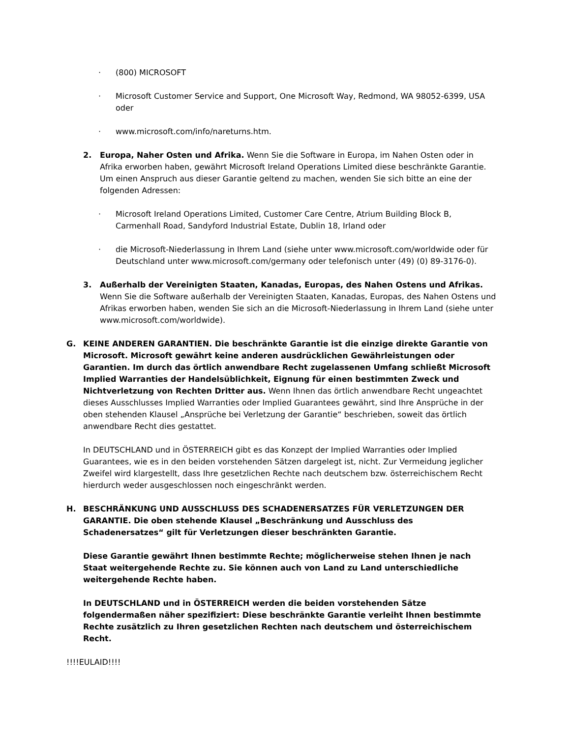· (800) MICROSOFT
· Microsoft Customer Service and Support, One Microsoft Way, Redmond, WA 98052-6399, USA oder
· www.microsoft.com/info/nareturns.htm.
2. Europa, Naher Osten und Afrika. Wenn Sie die Software in Europa, im Nahen Osten oder in Afrika erworben haben, gewährt Microsoft Ireland Operations Limited diese beschränkte Garantie. Um einen Anspruch aus dieser Garantie geltend zu machen, wenden Sie sich bitte an eine der folgenden Adressen:
· Microsoft Ireland Operations Limited, Customer Care Centre, Atrium Building Block B, Carmenhall Road, Sandyford Industrial Estate, Dublin 18, Irland oder
· die Microsoft-Niederlassung in Ihrem Land (siehe unter www.microsoft.com/worldwide oder für Deutschland unter www.microsoft.com/germany oder telefonisch unter (49) (0) 89-3176-0).
3. Außerhalb der Vereinigten Staaten, Kanadas, Europas, des Nahen Ostens und Afrikas. Wenn Sie die Software außerhalb der Vereinigten Staaten, Kanadas, Europas, des Nahen Ostens und Afrikas erworben haben, wenden Sie sich an die Microsoft-Niederlassung in Ihrem Land (siehe unter www.microsoft.com/worldwide).
G. KEINE ANDEREN GARANTIEN. Die beschränkte Garantie ist die einzige direkte Garantie von Microsoft. Microsoft gewährt keine anderen ausdrücklichen Gewährleistungen oder Garantien. Im durch das örtlich anwendbare Recht zugelassenen Umfang schließt Microsoft Implied Warranties der Handelsüblichkeit, Eignung für einen bestimmten Zweck und Nichtverletzung von Rechten Dritter aus. Wenn Ihnen das örtlich anwendbare Recht ungeachtet dieses Ausschlusses Implied Warranties oder Implied Guarantees gewährt, sind Ihre Ansprüche in der oben stehenden Klausel „Ansprüche bei Verletzung der Garantie“ beschrieben, soweit das örtlich anwendbare Recht dies gestattet.
In DEUTSCHLAND und in ÖSTERREICH gibt es das Konzept der Implied Warranties oder Implied Guarantees, wie es in den beiden vorstehenden Sätzen dargelegt ist, nicht. Zur Vermeidung jeglicher Zweifel wird klargestellt, dass Ihre gesetzlichen Rechte nach deutschem bzw. österreichischem Recht hierdurch weder ausgeschlossen noch eingeschränkt werden.
H. BESCHRÄNKUNG UND AUSSCHLUSS DES SCHADENERSATZES FÜR VERLETZUNGEN DER GARANTIE. Die oben stehende Klausel „Beschränkung und Ausschluss des Schadenersatzes“ gilt für Verletzungen dieser beschränkten Garantie.
Diese Garantie gewährt Ihnen bestimmte Rechte; möglicherweise stehen Ihnen je nach Staat weitergehende Rechte zu. Sie können auch von Land zu Land unterschiedliche weitergehende Rechte haben.
In DEUTSCHLAND und in ÖSTERREICH werden die beiden vorstehenden Sätze folgendermaßen näher spezifiziert: Diese beschränkte Garantie verleiht Ihnen bestimmte Rechte zusätzlich zu Ihren gesetzlichen Rechten nach deutschem und österreichischem Recht.
!!!!EULAID!!!!